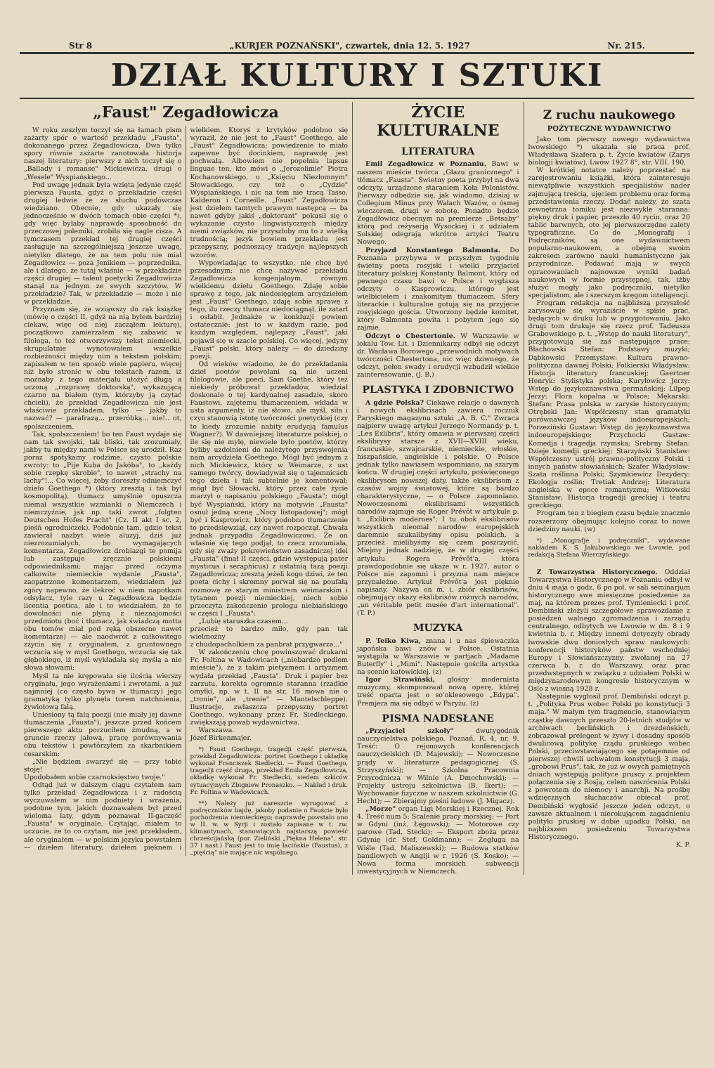Str 8 „KURJER POZNAŃSKI", czwartek, dnia 12. 5. 1927 Nr. 215.
DZIAŁ KULTURY I SZTUKI
„Faust" Zegadłowicza
W roku zeszłym toczył się na łamach pism zażarty spór o wartość przekładu „Fausta", dokonanego przez Zegadłowicza. Dwa tylko spory równie zażarte zanotowała historja naszej literatury: pierwszy z nich toczył się o „Ballady i romanse" Mickiewicza, drugi o „Wesele" Wyspiańskiego...
Pod uwagę jednak była wzięta jedynie część pierwsza Fausta, gdyż o przekładzie części drugiej ledwie że ze słuchu podówczas wiedziano. Obecnie, gdy ukazały się jednocześnie w dwóch tomach obie części *), gdy więc byłaby naprawdę sposobność do przeczowej polemiki, zrobiła się nagle cisza. A tymczasem przekład tej drugiej części zasługuje na szczególniejszą jeszcze uwagę, nietylko dlatego, że na tem polu nie miał Zegadłowicz — poza Jenikiem — poprzednika, ale i dlatego, że tutaj właśnie — w przekładzie części drugiej — talent poetycki Zegadłowicza stanął na jednym ze swych szczytów. W przekładzie? Tak, w przekładzie — może i nie w przekładzie.
Przyznam się, że wziąwszy do rąk książkę (mówię o części II, gdyż na nią byłem bardziej ciekaw, więc od niej zacząłem lekturę), początkowo zamierzałem się zabawić w filologa, to też otworzywszy tekst niemiecki, skrupulatnie wynotowałem wszelkie rozbieżności między nim a tekstem polskim; zapisałem w ten sposób wiele papieru, więcej niż było stronic w obu tekstach razem, iż możnaby z tego materjału ułożyć długą a uczoną „rozprawę doktorską", wykazującą czarno na białem (tym, którzyby ją czytać chcieli), że przekład Zegadłowicza nie jest właściwie przekładem, tylko — jakby to nazwać? — parafrazą... przeróbką... nie!.. ot, spolszczeniem.
Tak, spolszczeniem! bo ten Faust wydaje się nam tak swojski, tak bliski, tak zrozumiały, jakby tu między nami w Polsce się urodził. Raz poraz spotykamy rodzime, czysto polskie zwroty: to „Pije Kuba do Jakóba", to „każdy sobie rzepkę skrobie", to nawet „strachy na lachy"!... Co więcej, żeby doreszty odniemczyć dzieło Goethego *) (który zresztą i tak był kosmopolitą), tłumacz umyślnie opuszcza niemal wszystkie wzmianki o Niemczech i niemczyźnie, jak np. taki zwrot „folgten Deutschen Hofes Pracht" (Cz. II akt I sc. 2, pieśń ogrodniczek). Podobnie tam, gdzie tekst zawierał nazbyt wiele aluzyj, dziś już niezrozumiałych, bo wymagających komentarza, Zegadłowicz drobiazgi te pomija lub zastępuje zręcznie polskiemi odpowiednikami; mając przed oczyma całkowite niemieckie wydanie „Fausta", zaopatrzone komentarzem, wiedziałem już zgóry napewno, że ilekroć w niem napotkam odsyłacz, tyle razy u Zegadłowicza będzie licentia poetica, ale i to wiedziałem, że te dowolności nie płyną z nieznajomości przedmiotu (boć i tłumacz, jak świadczą motta obu tomów miał pod ręką obszerne nawet komentarze) — ale naodwrót z całkowitego zżycia się z oryginałem, z gruntownego wczucia się w myśl Goethego, wczucia się tak głębokiego, iż myśl wykładała się myślą a nie słowa słowami:
Myśl ta nie krępowała się ilością wierszy oryginału, jego wyrażeniami i zwrotami, a już najmniej (co często bywa w tłumaczy) jego gramatyką tylko płynęła torem natchnienia, żywiołową falą.
Uniesiony tą falą poezji (nie miały jej dawne tłumaczenia „Fausta"), jeszcze przed końcem pierwszego aktu porzuciłem żmudną, a w gruncie rzeczy jałową, pracę porównywania obu tekstów i powtórzyłem za skarbnikiem cesarskim:
„Nie będziem swarzyć się — przy tobie stoję!
Upodobałem sobie czarnoksięstwo twoje."
Odtąd już w dalszym ciągu czytałem sam tylko przekład Zegadłowicza i z radością wyczuwałem w nim podniety i wrażenia, podobne tym, jakich doznawałem był przed wieloma laty, gdym poznawał II-gaczęść „Fausta" w oryginale. Czytając, miałem to uczucie, że to co czytam, nie jest przekładem, ale oryginałem — w polskim języku powstałem — dziełem literatury, dziełem pięknem i wielkiem. Ktoryś z krytyków podobno się wyraził, że nie jest to „Faust" Goethego, ale „Faust" Zegadłowicza; powiedzenie to miało zapewne być docinkiem, naprawdę jest pochwałą. Albowiem nie popełnia lapsus linguae ten, kto mówi o „Jerozolimie" Piotra Kochanowskiego, o „Księciu Niezłomnym" Słowackiego, czy też o „Cydzie" Wyspiańskiego, i nic na tem nie tracą Tasso, Kalderon i Corneille. „Faust" Zegadłowicza jest dziełem tamtych prawym następcą — ba nawet gdyby jakiś „doktorant" pokusił się o wykazanie czysto lingwistycznych między niemi związków, nie przyszłoby mu to z wielką trudnością; język bowiem przekładu jest przepyszny, podnoszący tradycje najlepszych wzorów.
Wypowiadając to wszystko, nie chcę być przesadnym: nie chcę nazywać przekładu Zegadłowicza kongenjalnym, równym wielkiemu dziełu Goethego. Zdaję sobie sprawę z tego, jak niedosięgłem arcydziełem jest „Faust" Goethego, zdaję sobie sprawę z tego, ilu rzeczy tłumacz niedociągnął, ile zatarł i osłabił. Jednakże w konkluzji powiem ostatecznie: jest to w każdym razie, pod każdym względem, najlepszy „Faust", jaki pojawił się w szacie polskiej. Co więcej, jedyny „Faust" polski, który należy — do dziedziny poezji.
Od wieków wiadomo, że do przekładania dzieł poetów powołani są nie uczeni filologowie, ale poeci. Sam Goethe, który też niekiedy próbował przekładów, wiedział doskonale o tej kardynalnej zasadzie, skoro Faustowi, zajętemu tłumaczeniem, wkłada w usta argumenty, iż nie słowo, ale myśl, siła i czyn stanowią istotę twórczości poetyckiej (czy to kiedy zrozumie nabity erudycją famulus Wagner?). W dawniejszej literaturze polskiej, o ile się nie mylę, niewiele było poetów, którzy byliby uzdolnieni do należytego przyswojenia nam arcydzieła Goethego. Mógł być jednym z nich Mickiewicz, który w Weimarze, z ust samego twórcy, dowiadywał się o tajemnicach tego dzieła i tak subtelnie je komentował; mógł być Słowacki, który przez całe życie marzył o napisaniu polskiego „Fausta"; mógł być Wyspiański, który na motywie „Fausta" osnuł jedną scenę „Nocy listopadowej"; mógł być i Kasprowicz, który podobno tłumaczenie to przedsięwziął, czy nawet rozpoczął. Chwała jednak przypadła Zegadłowiczowi. Że on właśnie się tego podjął, to rzecz zrozumiała, gdy się zważy pokrewieństwo zasadniczej idei „Fausta" (finał II części, gdzie występują pater mysticus i seraphicus) z ostatnią fazą poezji Zegadłowicza; zresztą jeżeli kogo dziwi, że ten poeta cichy i skromny porwał się na poufałą rozmowę ze starym ministrem weimarskim i tytanem poezji niemieckiej, niech sobie przeczyta zakończenie prologu niebiańskiego w części I „Fausta":
„Lubię staruszka czasem...
przecież to bardzo miło, gdy pan tak wielmożny
z chudopacholkiem za panbrat przygwarza..."
W zakończeniu chcę powinszować drukarni Fr. Foltina w Wadowicach („niebardzo podlem mieście"), że z takim pietyzmem i artyzmem wydała przekład „Fausta". Druk i papier bez zarzutu, korekta ogromnie staranna (rzadkie omyłki, np. w t. II na str. 16 mowa nie o „tronie", ale „trenie" — Mantelschleppe). Ilustracje, zwłaszcza przepyszny portret Goethego, wykonany przez Fr. Siedleckiego, zwiększają powab wydawnictwa.
Warszawa.
Józef Birkenmajer.
*) Faust Goethego, tragedji część pierwsza, przekład Zegadłowicza: portret Goethego i okładkę wykonał Franciszek Siedlecki. — Faust Goethego, tragedji część druga, przekład Emila Zegadłowicza, okładkę wykonał Fr. Siedlecki, siedem szkiców sytuacyjnych Zbigniew Pronaszko. — Nakład i druk. Fr. Foltina w Wadowicach.
**) Należy już nareszcie wyrugować z podręczników bajdę, jakoby podanie o Fauście było pochodzenia niemieckiego; naprawdę powstało ono w II. w. w Syrji i zostało zapisane w t. zw. klimantynach, stanowiących najstarszą powieść chrześcijańską (por. Zieliński „Piękna Helena", str. 37 i nast.) Faust jest to imię łacińskie (Faustus), z „pięścią" nie mające nic wspólnego.
ŻYCIE KULTURALNE
LITERATURA
Emil Zegadłowicz w Poznaniu. Bawi w naszem mieście twórca „Głazu granicznego" i tłómacz „Fausta". Świetny poeta przybył na dwa odczyty, urządzone staraniem Koła Polonistów. Pierwszy odbędzie się, jak wiadomo, dzisiaj w Collegium Minus przy Wałach Wazów, o ósmej wieczorem, drugi w sobotę. Ponadto będzie Zegadłowicz obecnym na premierze „Betsaby" którą pod reżyserją Wysockiej i z udziałem Solskiej odegrają wkrótce artyści Teatru Nowego.
Przyjazd Konstantego Balmonta. Do Poznania przybywa w przyszłym tygodniu świetny poeta rosyjski i wielki przyjaciel literatury polskiej Konstanty Balmont, który od pewnego czasu bawi w Polsce i wygłasza odczyty o Kasprowiczu, którego jest wielbicielem i znakomitym tłumaczem. Sfery literackie i kulturalne gotują się na przyjęcie rosyjskiego gościa. Utworzony będzie komitet, który Balmonta powita i pobytem jego się zajmie.
Odczyt o Chestertonie. W Warszawie w lokalu Tow. Lit. i Dziennikarzy odbył się odczyt dr. Wacława Borowego „przewodnich motywach twórczości Chestertona, nic więc dziwnego, że odczyt, pełen swady i erudycji wzbudził wielkie zainteresowanie. (J. B.)
PLASTYKA I ZDOBNICTWO
A gdzie Polska? Ciekawe relacje o dawnych i nowych ekslibrisach zawiera rocznik Paryskiego magazynu sztuki „A. B. C." Zwraca najpierw uwagę artykuł Jerzego Normandy p. t. „Les Exlibris", który omawia w pierwszej części ekslibrysy starsze z XVII—XVIII wieku, francuskie, szwajcarskie, niemieckie, włoskie, hiszpańskie, angielskie i polskie. O Polsce jednak tylko nawiasem wspomniano, na szarym końcu. W drugiej części artykułu, poświęconego ekslibrysom nowszej daty, także ekslibrisom z czasów wojny światowej, które są bardzo charakterystyczne, — o Polsce zapomniano. Nowoczesnemi ekslibrisami wszystkich narodów zajmuje się Roger Prévôt w artykule p. t. „Exlibris modernes". I tu obok ekslibrisów wszystkich nieomal narodów europejskich daremnie szukalibyśmy opisu polskich, a przecież mielibyśmy się czem poszczycić. Miejmy jednak nadzieję, że w drugiej części artykułu Rogera Prévôt'a, która prawdopodobnie się ukaże w r. 1927, autor o Polsce nie zapomni i przyzna nam miejsce przynależne. Artykuł Prévôt'a jest pięknie napisany. Nazywa on m. i. zbiór ekslibrisów, obejmujący okazy ekslibrisów różnych narodów, „un véritable petit musée d'art international". (T. P.)
MUZYKA
P. Teiko Kiwa, znana i u nas śpiewaczka japońska bawi znów w Polsce. Ostatnia wystąpiła w Warszawie w partjach „Madame Buterfly" i „Mimi". Następnie gościła artystka na scenie katowickiej. (z)
Igor Strawiński, głośny modernista muzyczny, skomponował nową operę, której treść oparta jest o so'oklesowego „Edypa". Premjera ma się odbyć w Paryżu. (z)
PISMA NADESŁANE
„Przyjaciel szkoły" dwutygodnik nauczycielstwa polskiego. Poznań, R. 4, nr. 9. Treść: O rejonowych konferencjach nauczycielskich (D. Majewski); — Nowoczesne prądy w literaturze pedagogicznej (S. Strzyszyński); — Szkolna Pracownia Przyrodnicza w Wilnie (A. Dmochowski); — Projekty ustroju szkolnictwa (B. Ikert); — Wychowanie fizyczne w naszem szkolnictwie (G. Hecht); — Zbierajmy pieśni ludowe (J. Migacz).
„Morze" organ Ligi Morskiej i Rzecznej. Rok 4. Treść num 5: Scalenie pracy morskiej; — Port w Gdyni (inż. Łęgowski); — Motorowe czy parowe (Tad. Stecki); — Eksport zboża przez Gdynię (dr. Stef. Goldmann); — Żegluga na Wiśle (Tad. Maliszewski); — Budowa statków handlowych w Anglji w r. 1926 (S. Kosko); — Nowa forma morskich subwencji inwestycyjnych w Niemczech.
Z ruchu naukowego
POŻYTECZNE WYDAWNICTWO
Jako tom pierwszy nowego wydawnictwa lwowskiego *) ukazała się praca prof. Władysława Szafera p. t. Życie kwiatów (Zarys biologji kwiatów). Lwów 1927 8°, str. VIII. 190.
W krótkiej notatce należy poprzestać na zarejestrowaniu książki, która zainteresuje niewątpliwie wszystkich specjalistów nader zajmującą treścią, ujęciem problemu oraz formą przedstawienia rzeczy. Dodać należy, że szata zewnętrzna tomiku jest niezwykle staranna: piękny druk i papier, przeszło 40 rycin, oraz 20 tablic barwnych, oto jej pierwszorzędne zalety typograficzne. Co do „Monografij i Podręczników, są one wydawnictwem popularno-naukowem, a obejmą swoim zakresem zarówno nauki humanistyczne jak przyrodnicze. Podawać mają w swych opracowaniach najnowsze wyniki badań naukowych w formie przystępnej, tak, iżby służyć mogły jako podręczniki, nietylko specjalistom, ale i szerszym kręgom inteligencji.
Program redakcja na najbliższą przyszłość zarysowuje się wyraziście w spisie prac, będących w druku lub w przygotowaniu. Jako drugi tom drukuje się rzecz prof. Tadeusza Grabowskiego p. t. „Wstęp do nauki literatury", przygotowują się zaś następujące prace: Błachowski Stefan: Podstawy muzyki; Dąbkowski Przemysław: Kultura prawno-polityczna dawnej Polski; Folkierski Władysław: Historja literatury francuskiej; Gaertner Henryk: Stylistyka polska; Kuryłowicz Jerzy: Wstęp do językoznawstwa germańskiej; Lilpop Jerzy: Flora kopalna w Polsce; Mękarski: Stefan: Prasa polska w zarysie historycznym; Otrębski Jan: Współczesny stan gramatyki porównawczej języków indoeuropejskich; Porzeziński Gustaw: Wstęp do językoznawstwa indoeuropejskiego; Przychocki Gustaw: Komedja i tragedja rzymska; Srebrny Stefan: Dzieje komedji greckiej; Starzyński Stanisław: Współczesny ustrój prawno-polityczny Polski i innych państw słowiańskich; Szafer Władysław: Szata roślinna Polski; Szymkiewicz Dezydery: Ekologja roślin; Tretiak Andrzej: Literatura angielska w epoce romantyzmu; Witkowski Stanisław: Historja tragedji greckiej i teatru greckiego.
Program ten z biegiem czasu będzie znacznie rozszerzony obejmując kolejno coraz to nowe dziedziny nauki. (w)
*) „Monografje i podręczniki", wydawane nakładem K. S. Jakubowskiego we Lwowie, pod redakcją Stefana Wierczyńskiego.
Z Towarzystwa Historycznego. Oddział Towarzystwa Historycznego w Poznaniu odbył w dniu 4 maja o godz. 6 po poł. w sali seminarjum historycznego swe miesięczne posiedzenie za maj, na którem prezes prof. Tymieniecki i prof. Dembiński złożyli szczegółowe sprawozdanie z posiedzeń walnego zgromadzenia i zarządu centralnego, odbytych we Lwowie w dn. 8 i 9 kwietnia b. r. Między innemi dotyczyły obrady lwowskie dwu doniosłych spraw naukowych: konferencji historyków państw wschodniej Europy i Słowiańszczyzny, zwołanej na 27 czerwca b. r. do Warszawy, oraz prac przedwstępnych w związku z udziałem Polski w międzynarodowym kongresie historycznym w Oslo z wiosną 1928 r.
Następnie wygłosił prof. Dembiński odczyt p. t. „Polityka Prus wobec Polski po konstytucji 3 maja." W małym tym fragmencie, stanowiącym cząstkę dawnych przeszło 20-letnich studjów w archiwach berlińskich i drezdeńskich, zobrazował prelegent w żywy i dosadny sposób dwulicową politykę rządu pruskiego wobec Polski, przeciwstawiającego się potajemnie od pierwszej chwili uchwałom konstytucji 3 maja, „grobowi Prus", tak, że już w owych pamiętnych dniach występują polityce pruscy z projektem połączenia się z Rosją, celem nawrócenia Polski z powrotem do niemocy i anarchji. Na prośbę wdzięcznych słuchaczów obiecał prof. Dembiński wygłosić jeszcze jeden odczyt, o zawsze aktualnem i nierokującem zagadnieniu polityki pruskiej w dobie upadku Polski, na najbliższem posiedzeniu Towarzystwa Historycznego.
K. P.